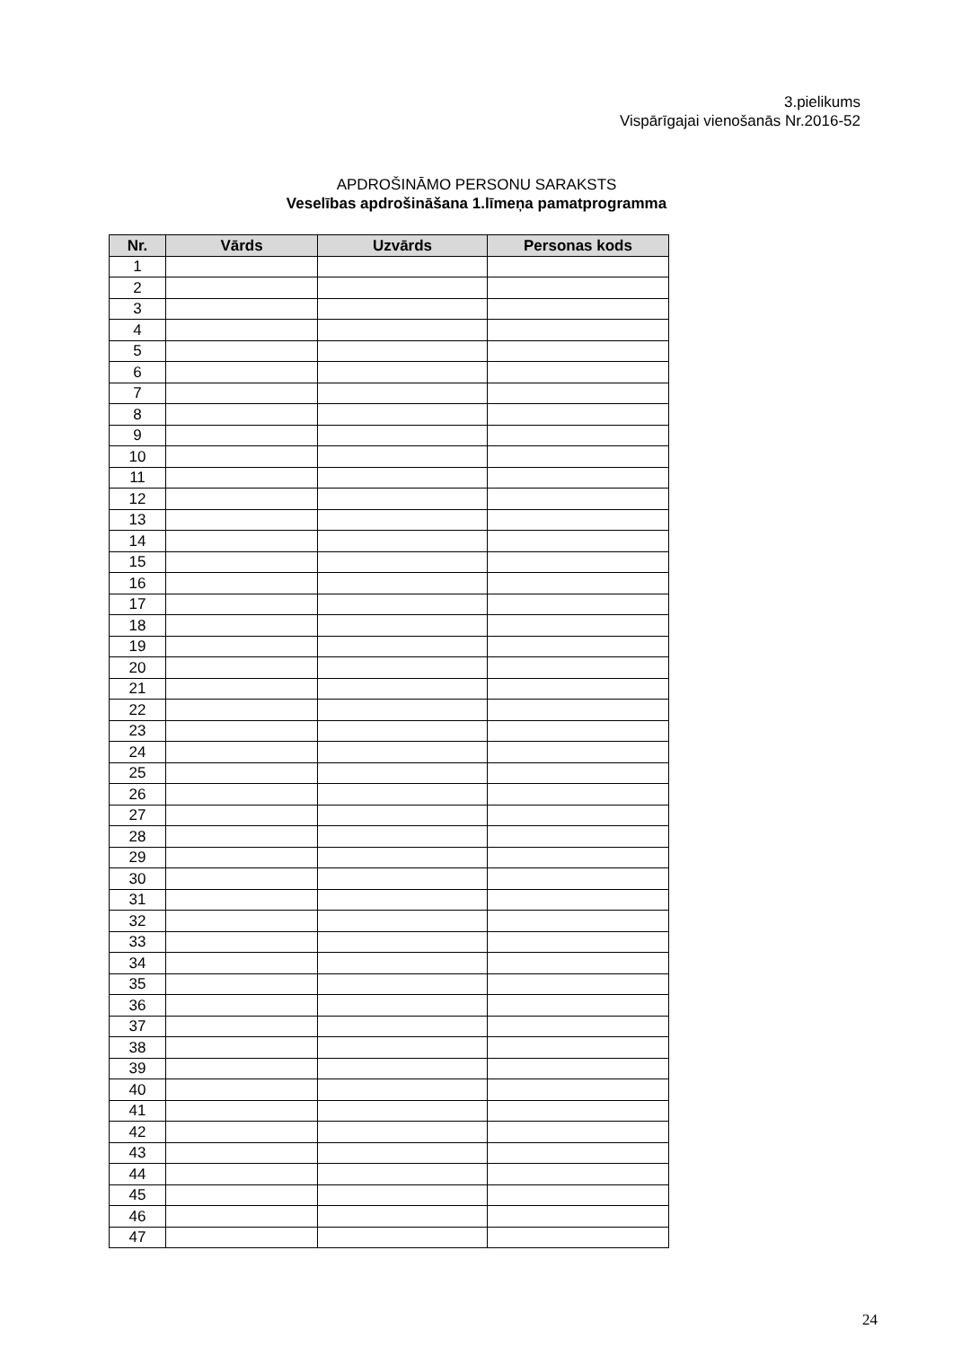3.pielikums
Vispārīgajai vienošanās Nr.2016-52
APDROŠINĀMO PERSONU SARAKSTS
Veselības apdrošināšana 1.līmeņa pamatprogramma
| Nr. | Vārds | Uzvārds | Personas kods |
| --- | --- | --- | --- |
| 1 | | | |
| 2 | | | |
| 3 | | | |
| 4 | | | |
| 5 | | | |
| 6 | | | |
| 7 | | | |
| 8 | | | |
| 9 | | | |
| 10 | | | |
| 11 | | | |
| 12 | | | |
| 13 | | | |
| 14 | | | |
| 15 | | | |
| 16 | | | |
| 17 | | | |
| 18 | | | |
| 19 | | | |
| 20 | | | |
| 21 | | | |
| 22 | | | |
| 23 | | | |
| 24 | | | |
| 25 | | | |
| 26 | | | |
| 27 | | | |
| 28 | | | |
| 29 | | | |
| 30 | | | |
| 31 | | | |
| 32 | | | |
| 33 | | | |
| 34 | | | |
| 35 | | | |
| 36 | | | |
| 37 | | | |
| 38 | | | |
| 39 | | | |
| 40 | | | |
| 41 | | | |
| 42 | | | |
| 43 | | | |
| 44 | | | |
| 45 | | | |
| 46 | | | |
| 47 | | | |
24